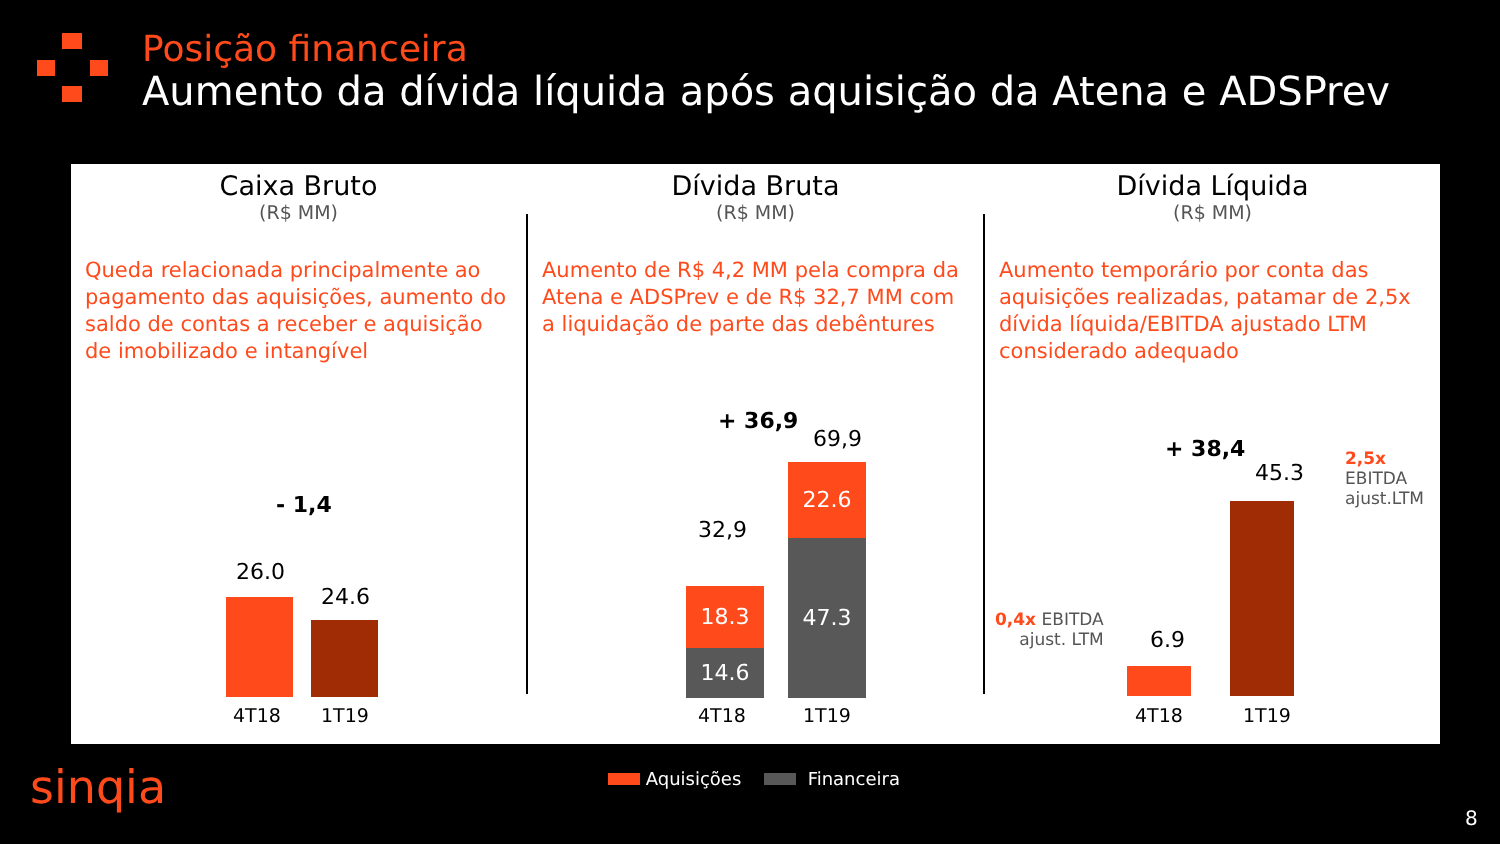Posição financeira
Aumento da dívida líquida após aquisição da Atena e ADSPrev
Caixa Bruto
(R$ MM)
Queda relacionada principalmente ao pagamento das aquisições, aumento do saldo de contas a receber e aquisição de imobilizado e intangível
- 1,4
26.0
24.6
4T18 1T19
Dívida Bruta
(R$ MM)
Aumento de R$ 4,2 MM pela compra da Atena e ADSPrev e de R$ 32,7 MM com a liquidação de parte das debêntures
+ 36,9
69,9
32,9
18.3
14.6
22.6
47.3
4T18 1T19
Dívida Líquida
(R$ MM)
Aumento temporário por conta das aquisições realizadas, patamar de 2,5x dívida líquida/EBITDA ajustado LTM considerado adequado
+ 38,4
45.3
2,5x EBITDA
ajust.LTM
0,4x EBITDA
ajust. LTM
6.9
4T18 1T19
Aquisições Financeira
sinqia
8